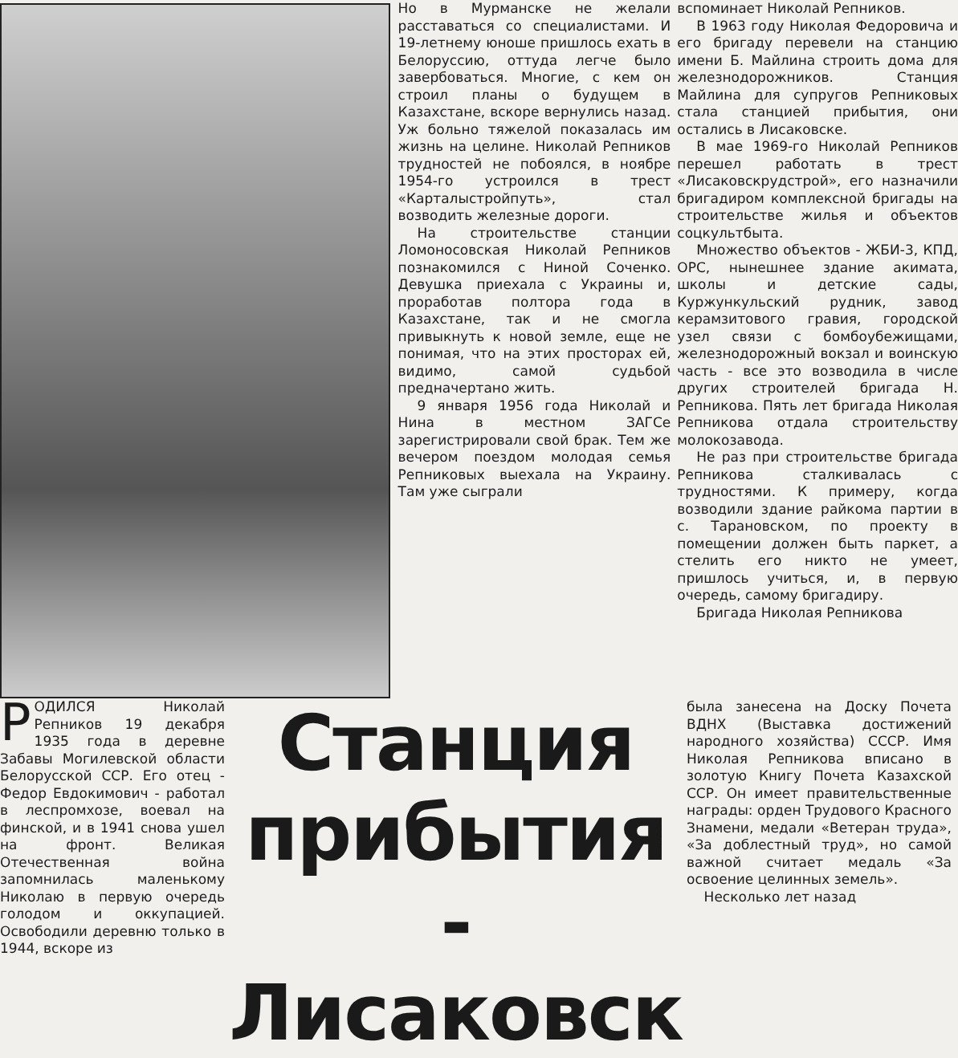Но в Мурманске не желали расставаться со специалистами. И 19-летнему юноше пришлось ехать в Белоруссию, оттуда легче было завербоваться. Многие, с кем он строил планы о будущем в Казахстане, вскоре вернулись назад. Уж больно тяжелой показалась им жизнь на целине. Николай Репников трудностей не побоялся, в ноябре 1954-го устроился в трест «Карталыстройпуть», стал возводить железные дороги.
На строительстве станции Ломоносовская Николай Репников познакомился с Ниной Соченко. Девушка приехала с Украины и, проработав полтора года в Казахстане, так и не смогла привыкнуть к новой земле, еще не понимая, что на этих просторах ей, видимо, самой судьбой предначертано жить.
9 января 1956 года Николай и Нина в местном ЗАГСе зарегистрировали свой брак. Тем же вечером поездом молодая семья Репниковых выехала на Украину. Там уже сыграли
вспоминает Николай Репников.
В 1963 году Николая Федоровича и его бригаду перевели на станцию имени Б. Майлина строить дома для железнодорожников. Станция Майлина для супругов Репниковых стала станцией прибытия, они остались в Лисаковске.
В мае 1969-го Николай Репников перешел работать в трест «Лисаковскрудстрой», его назначили бригадиром комплексной бригады на строительстве жилья и объектов соцкультбыта.
Множество объектов - ЖБИ-3, КПД, ОРС, нынешнее здание акимата, школы и детские сады, Куржункульский рудник, завод керамзитового гравия, городской узел связи с бомбоубежищами, железнодорожный вокзал и воинскую часть - все это возводила в числе других строителей бригада Н. Репникова. Пять лет бригада Николая Репникова отдала строительству молокозавода.
Не раз при строительстве бригада Репникова сталкивалась с трудностями. К примеру, когда возводили здание райкома партии в с. Тарановском, по проекту в помещении должен быть паркет, а стелить его никто не умеет, пришлось учиться, и, в первую очередь, самому бригадиру.
Бригада Николая Репникова
РОДИЛСЯ Николай Репников 19 декабря 1935 года в деревне Забавы Могилевской области Белорусской ССР. Его отец - Федор Евдокимович - работал в леспромхозе, воевал на финской, и в 1941 снова ушел на фронт. Великая Отечественная война запомнилась маленькому Николаю в первую очередь голодом и оккупацией. Освободили деревню только в 1944, вскоре из
Станция прибытия - Лисаковск
была занесена на Доску Почета ВДНХ (Выставка достижений народного хозяйства) СССР. Имя Николая Репникова вписано в золотую Книгу Почета Казахской ССР. Он имеет правительственные награды: орден Трудового Красного Знамени, медали «Ветеран труда», «За доблестный труд», но самой важной считает медаль «За освоение целинных земель».
Несколько лет назад